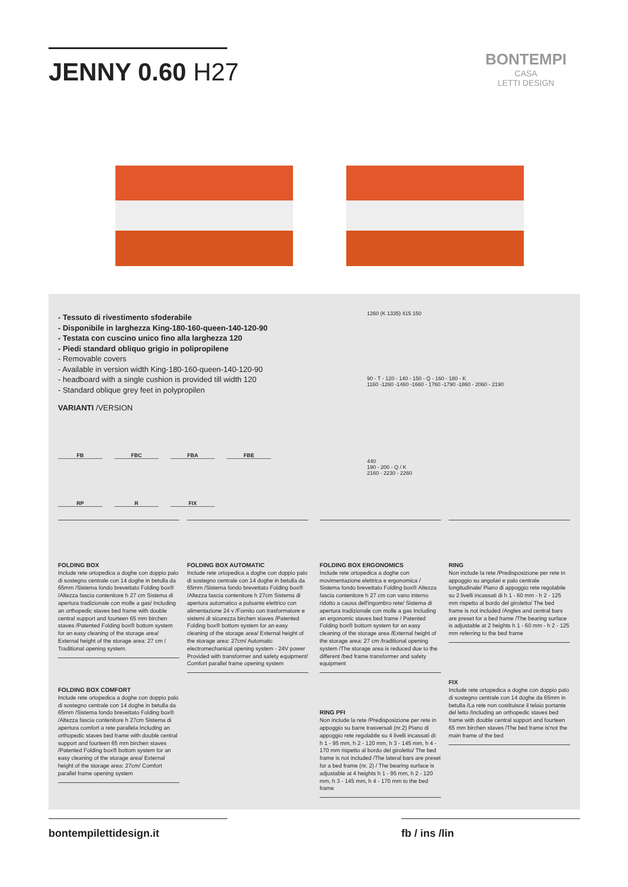JENNY 0.60 H27
BONTEMPI
CASA
LETTI DESIGN
- Tessuto di rivestimento sfoderabile
- Disponibile in larghezza King-180-160-queen-140-120-90
- Testata con cuscino unico fino alla larghezza 120
- Piedi standard obliquo grigio in polipropilene
- Removable covers
- Available in version width King-180-160-queen-140-120-90
- headboard with a single cushion is provided till width 120
- Standard oblique grey feet in polypropilen
VARIANTI /VERSION
FB
FBC
FBA
FBE
RP
R
FIX
1260 (K 1335) 415 150
90 - T - 120 - 140 - 150 - Q - 160 - 180 - K
1160 -1260 -1460 -1660 - 1760 -1790 -1860 - 2060 - 2190
440
190 - 200 - Q / K
2160 - 2230 - 2260
FOLDING BOX
Include rete ortopedica a doghe con doppio palo di sostegno centrale con 14 doghe in betulla da 65mm /Sistema fondo brevettato Folding box® /Altezza fascia contenitore h 27 cm Sistema di apertura tradizionale con molle a gas/ Including an orthopedic staves bed frame with double central support and fourteen 65 mm birchen staves /Patented Folding box® bottom system for an easy cleaning of the storage area/ External height of the storage area: 27 cm / Traditional opening system.
FOLDING BOX COMFORT
Include rete ortopedica a doghe con doppio palo di sostegno centrale con 14 doghe in betulla da 65mm /Sistema fondo brevettato Folding box® /Altezza fascia contenitore h 27cm Sistema di apertura comfort a rete parallela Including an orthopedic staves bed frame with double central support and fourteen 65 mm birchen staves /Patented Folding box® bottom system for an easy cleaning of the storage area/ External height of the storage area: 27cm/ Comfort parallel frame opening system
FOLDING BOX AUTOMATIC
Include rete ortopedica a doghe con doppio palo di sostegno centrale con 14 doghe in betulla da 65mm /Sistema fondo brevettato Folding box® /Altezza fascia contenitore h 27cm Sistema di apertura automatico a pulsante elettrico con alimentazione 24 v /Fornito con trasformatore e sistemi di sicurezza birchen staves /Patented Folding box® bottom system for an easy cleaning of the storage area/ External height of the storage area: 27cm/ Automatic electromechanical opening system - 24V power Provided with transformer and safety equipment/ Comfort parallel frame opening system
FOLDING BOX ERGONOMICS
Include rete ortopedica a doghe con movimentazione elettrica e ergonomica / Sistema fondo brevettato Folding box® Altezza fascia contenitore h 27 cm con vano interno ridotto a causa dell'ingombro rete/ Sistema di apertura tradizionale con molle a gas Including an ergonomic staves bed frame / Patented Folding box® bottom system for an easy cleaning of the storage area /External height of the storage area: 27 cm /traditional opening system /The storage area is reduced due to the different /bed frame transformer and safety equipment
RING PFI
Non include la rete /Predisposizione per rete in appoggio su barre trasversali (nr.2) Piano di appoggio rete regolabile su 4 livelli incassati di: h 1 - 95 mm, h 2 - 120 mm, h 3 - 145 mm, h 4 - 170 mm rispetto al bordo del giroletto/ The bed frame is not included /The lateral bars are preset for a bed frame (nr. 2) / The bearing surface is adjustable at 4 heights h 1 - 95 mm, h 2 - 120 mm, h 3 - 145 mm, h 4 - 170 mm to the bed frame
RING
Non include la rete /Predisposizione per rete in appoggio su angolari e palo centrale longitudinale/ Piano di appoggio rete regolabile su 2 livelli incassati di h 1 - 60 mm - h 2 - 125 mm rispetto al bordo del giroletto/ The bed frame is not included /Angles and central bars are preset for a bed frame /The bearing surface is adjustable at 2 heights h 1 - 60 mm - h 2 - 125 mm referring to the bed frame
FIX
Include rete ortopedica a doghe con doppio palo di sostegno centrale con 14 doghe da 65mm in betulla /La rete non costituisce il telaio portante del letto /Including an orthopedic staves bed frame with double central support and fourteen 65 mm birchen staves /The bed frame is'not the main frame of the bed
bontempilettidesign.it fb / ins /lin